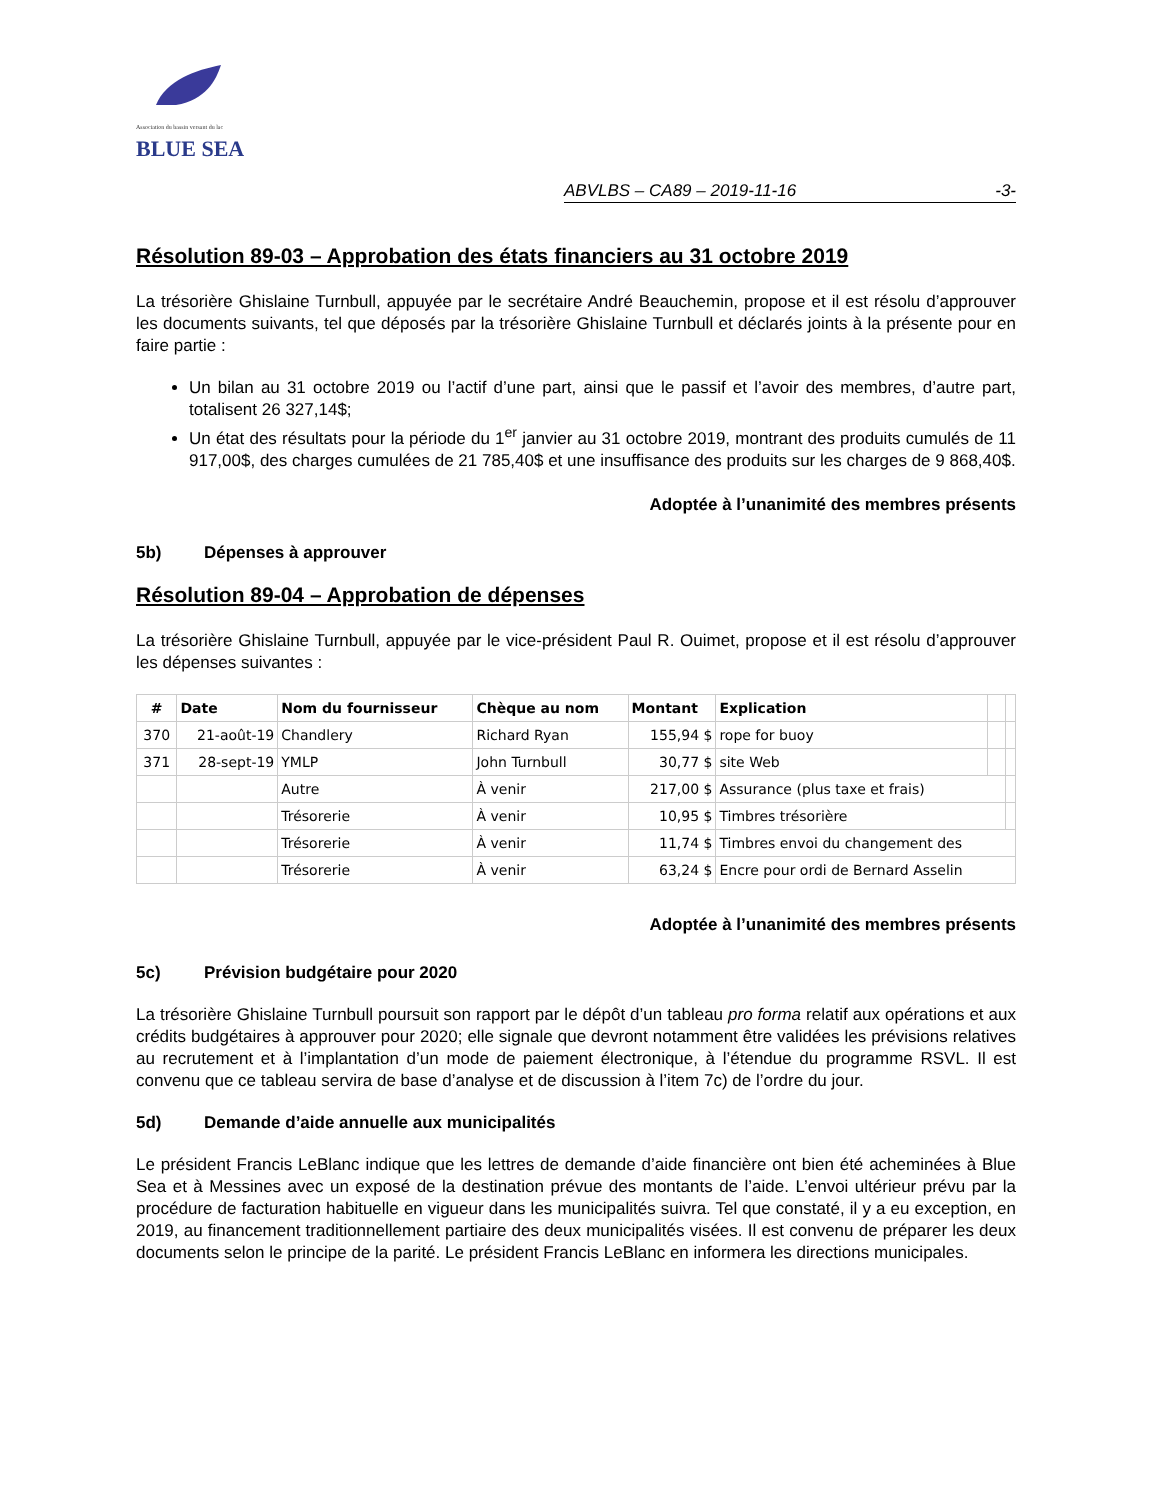Association du bassin versant du lac
BLUE SEA
ABVLBS – CA89 – 2019-11-16 -3-
Résolution 89-03 – Approbation des états financiers au 31 octobre 2019
La trésorière Ghislaine Turnbull, appuyée par le secrétaire André Beauchemin, propose et il est résolu d’approuver les documents suivants, tel que déposés par la trésorière Ghislaine Turnbull et déclarés joints à la présente pour en faire partie :
Un bilan au 31 octobre 2019 ou l’actif d’une part, ainsi que le passif et l’avoir des membres, d’autre part, totalisent 26 327,14$;
Un état des résultats pour la période du 1<sup>er</sup> janvier au 31 octobre 2019, montrant des produits cumulés de 11 917,00$, des charges cumulées de 21 785,40$ et une insuffisance des produits sur les charges de 9 868,40$.
Adoptée à l’unanimité des membres présents
5b) Dépenses à approuver
Résolution 89-04 – Approbation de dépenses
La trésorière Ghislaine Turnbull, appuyée par le vice-président Paul R. Ouimet, propose et il est résolu d’approuver les dépenses suivantes :
| # | Date | Nom du fournisseur | Chèque au nom | Montant | Explication | | |
| --- | --- | --- | --- | --- | --- | --- | --- |
| 370 | 21-août-19 | Chandlery | Richard Ryan | 155,94 $ | rope for buoy | | |
| 371 | 28-sept-19 | YMLP | John Turnbull | 30,77 $ | site Web | | |
| | | Autre | À venir | 217,00 $ | Assurance (plus taxe et frais) | | |
| | | Trésorerie | À venir | 10,95 $ | Timbres trésorière | | |
| | | Trésorerie | À venir | 11,74 $ | Timbres envoi du changement des | | |
| | | Trésorerie | À venir | 63,24 $ | Encre pour ordi de Bernard Asselin | | |
Adoptée à l’unanimité des membres présents
5c) Prévision budgétaire pour 2020
La trésorière Ghislaine Turnbull poursuit son rapport par le dépôt d’un tableau pro forma relatif aux opérations et aux crédits budgétaires à approuver pour 2020; elle signale que devront notamment être validées les prévisions relatives au recrutement et à l’implantation d’un mode de paiement électronique, à l’étendue du programme RSVL. Il est convenu que ce tableau servira de base d’analyse et de discussion à l’item 7c) de l’ordre du jour.
5d) Demande d’aide annuelle aux municipalités
Le président Francis LeBlanc indique que les lettres de demande d’aide financière ont bien été acheminées à Blue Sea et à Messines avec un exposé de la destination prévue des montants de l’aide. L’envoi ultérieur prévu par la procédure de facturation habituelle en vigueur dans les municipalités suivra. Tel que constaté, il y a eu exception, en 2019, au financement traditionnellement partiaire des deux municipalités visées. Il est convenu de préparer les deux documents selon le principe de la parité. Le président Francis LeBlanc en informera les directions municipales.